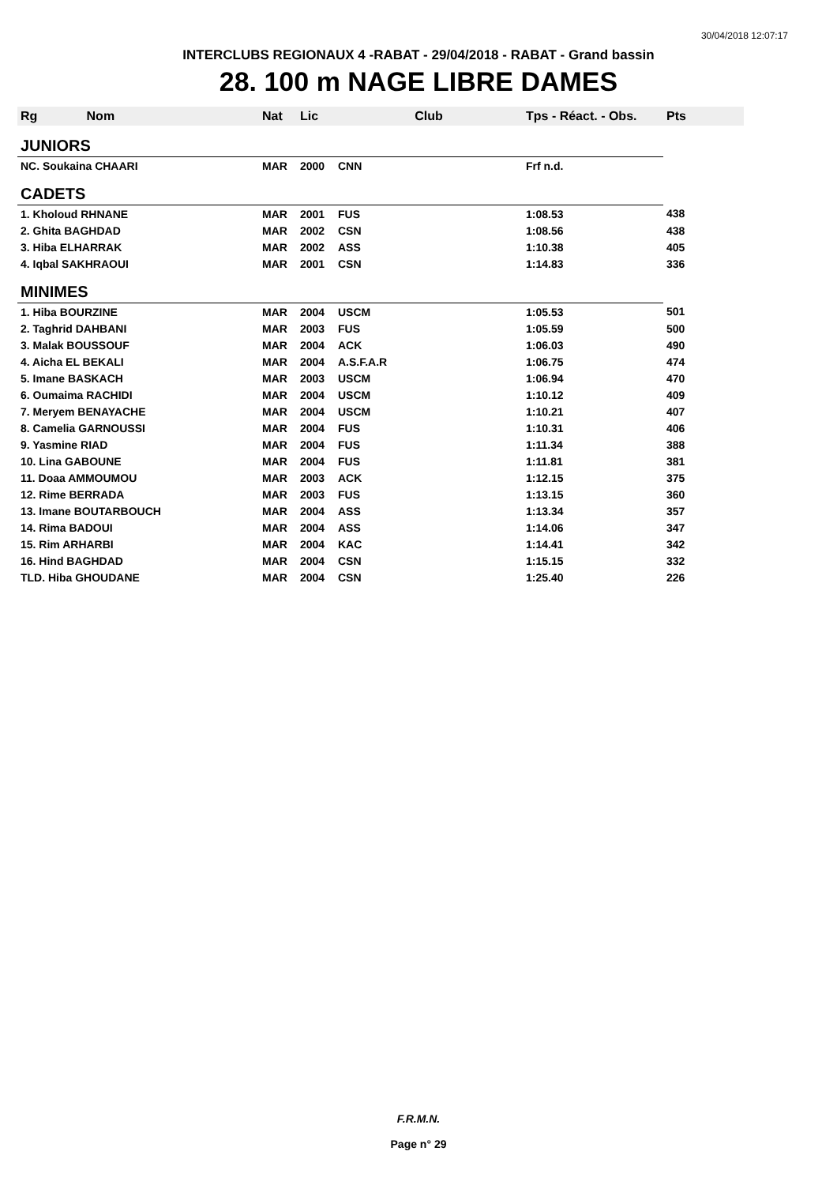30/04/2018 12:07:17
INTERCLUBS REGIONAUX 4 -RABAT - 29/04/2018 - RABAT - Grand bassin
28. 100 m NAGE LIBRE DAMES
| Rg Nom | | Nat | Lic | Club | Tps - Réact. - Obs. | Pts |
| --- | --- | --- | --- | --- | --- | --- |
| JUNIORS | | | | | | |
| NC. Soukaina CHAARI | | MAR | 2000 | CNN | Frf n.d. | |
| CADETS | | | | | | |
| 1. Kholoud RHNANE | | MAR | 2001 | FUS | 1:08.53 | 438 |
| 2. Ghita BAGHDAD | | MAR | 2002 | CSN | 1:08.56 | 438 |
| 3. Hiba ELHARRAK | | MAR | 2002 | ASS | 1:10.38 | 405 |
| 4. Iqbal SAKHRAOUI | | MAR | 2001 | CSN | 1:14.83 | 336 |
| MINIMES | | | | | | |
| 1. Hiba BOURZINE | | MAR | 2004 | USCM | 1:05.53 | 501 |
| 2. Taghrid DAHBANI | | MAR | 2003 | FUS | 1:05.59 | 500 |
| 3. Malak BOUSSOUF | | MAR | 2004 | ACK | 1:06.03 | 490 |
| 4. Aicha EL BEKALI | | MAR | 2004 | A.S.F.A.R | 1:06.75 | 474 |
| 5. Imane BASKACH | | MAR | 2003 | USCM | 1:06.94 | 470 |
| 6. Oumaima RACHIDI | | MAR | 2004 | USCM | 1:10.12 | 409 |
| 7. Meryem BENAYACHE | | MAR | 2004 | USCM | 1:10.21 | 407 |
| 8. Camelia GARNOUSSI | | MAR | 2004 | FUS | 1:10.31 | 406 |
| 9. Yasmine RIAD | | MAR | 2004 | FUS | 1:11.34 | 388 |
| 10. Lina GABOUNE | | MAR | 2004 | FUS | 1:11.81 | 381 |
| 11. Doaa AMMOUMOU | | MAR | 2003 | ACK | 1:12.15 | 375 |
| 12. Rime BERRADA | | MAR | 2003 | FUS | 1:13.15 | 360 |
| 13. Imane BOUTARBOUCH | | MAR | 2004 | ASS | 1:13.34 | 357 |
| 14. Rima BADOUI | | MAR | 2004 | ASS | 1:14.06 | 347 |
| 15. Rim ARHARBI | | MAR | 2004 | KAC | 1:14.41 | 342 |
| 16. Hind BAGHDAD | | MAR | 2004 | CSN | 1:15.15 | 332 |
| TLD. Hiba GHOUDANE | | MAR | 2004 | CSN | 1:25.40 | 226 |
F.R.M.N.
Page n° 29